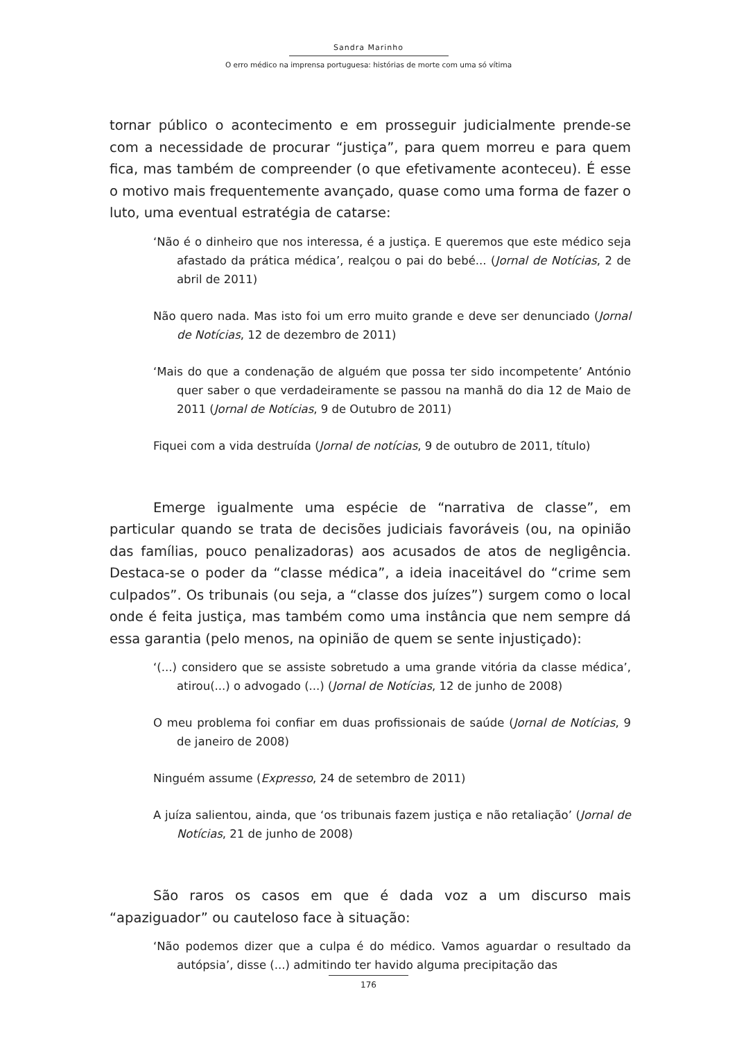Sandra Marinho
O erro médico na imprensa portuguesa: histórias de morte com uma só vítima
tornar público o acontecimento e em prosseguir judicialmente prende-se com a necessidade de procurar “justiça”, para quem morreu e para quem fica, mas também de compreender (o que efetivamente aconteceu). É esse o motivo mais frequentemente avançado, quase como uma forma de fazer o luto, uma eventual estratégia de catarse:
‘Não é o dinheiro que nos interessa, é a justiça. E queremos que este médico seja afastado da prática médica’, realçou o pai do bebé... (Jornal de Notícias, 2 de abril de 2011)
Não quero nada. Mas isto foi um erro muito grande e deve ser denunciado (Jornal de Notícias, 12 de dezembro de 2011)
‘Mais do que a condenação de alguém que possa ter sido incompetente’ António quer saber o que verdadeiramente se passou na manhã do dia 12 de Maio de 2011 (Jornal de Notícias, 9 de Outubro de 2011)
Fiquei com a vida destruída (Jornal de notícias, 9 de outubro de 2011, título)
Emerge igualmente uma espécie de “narrativa de classe”, em particular quando se trata de decisões judiciais favoráveis (ou, na opinião das famílias, pouco penalizadoras) aos acusados de atos de negligência. Destaca-se o poder da “classe médica”, a ideia inaceitável do “crime sem culpados”. Os tribunais (ou seja, a “classe dos juízes”) surgem como o local onde é feita justiça, mas também como uma instância que nem sempre dá essa garantia (pelo menos, na opinião de quem se sente injustiçado):
‘(...) considero que se assiste sobretudo a uma grande vitória da classe médica’, atirou(...) o advogado (...) (Jornal de Notícias, 12 de junho de 2008)
O meu problema foi confiar em duas profissionais de saúde (Jornal de Notícias, 9 de janeiro de 2008)
Ninguém assume (Expresso, 24 de setembro de 2011)
A juíza salientou, ainda, que ‘os tribunais fazem justiça e não retaliação’ (Jornal de Notícias, 21 de junho de 2008)
São raros os casos em que é dada voz a um discurso mais “apaziguador” ou cauteloso face à situação:
‘Não podemos dizer que a culpa é do médico. Vamos aguardar o resultado da autópsia’, disse (...) admitindo ter havido alguma precipitação das
176